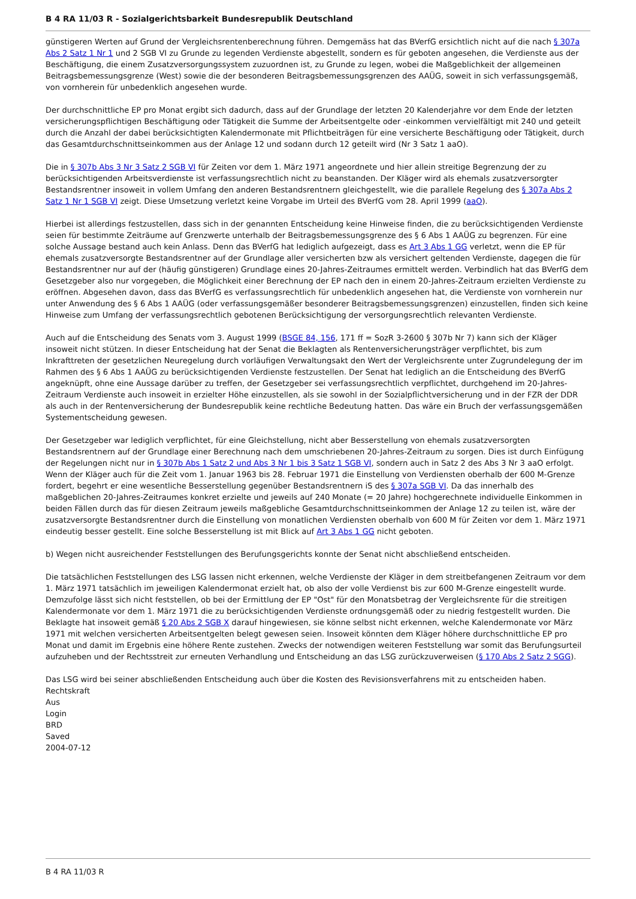B 4 RA 11/03 R - Sozialgerichtsbarkeit Bundesrepublik Deutschland
günstigeren Werten auf Grund der Vergleichsrentenberechnung führen. Demgemäss hat das BVerfG ersichtlich nicht auf die nach § 307a Abs 2 Satz 1 Nr 1 und 2 SGB VI zu Grunde zu legenden Verdienste abgestellt, sondern es für geboten angesehen, die Verdienste aus der Beschäftigung, die einem Zusatzversorgungssystem zuzuordnen ist, zu Grunde zu legen, wobei die Maßgeblichkeit der allgemeinen Beitragsbemessungsgrenze (West) sowie die der besonderen Beitragsbemessungsgrenzen des AAÜG, soweit in sich verfassungsgemäß, von vornherein für unbedenklich angesehen wurde.
Der durchschnittliche EP pro Monat ergibt sich dadurch, dass auf der Grundlage der letzten 20 Kalenderjahre vor dem Ende der letzten versicherungspflichtigen Beschäftigung oder Tätigkeit die Summe der Arbeitsentgelte oder -einkommen vervielfältigt mit 240 und geteilt durch die Anzahl der dabei berücksichtigten Kalendermonate mit Pflichtbeiträgen für eine versicherte Beschäftigung oder Tätigkeit, durch das Gesamtdurchschnittseinkommen aus der Anlage 12 und sodann durch 12 geteilt wird (Nr 3 Satz 1 aaO).
Die in § 307b Abs 3 Nr 3 Satz 2 SGB VI für Zeiten vor dem 1. März 1971 angeordnete und hier allein streitige Begrenzung der zu berücksichtigenden Arbeitsverdienste ist verfassungsrechtlich nicht zu beanstanden. Der Kläger wird als ehemals zusatzversorgter Bestandsrentner insoweit in vollem Umfang den anderen Bestandsrentnern gleichgestellt, wie die parallele Regelung des § 307a Abs 2 Satz 1 Nr 1 SGB VI zeigt. Diese Umsetzung verletzt keine Vorgabe im Urteil des BVerfG vom 28. April 1999 (aaO).
Hierbei ist allerdings festzustellen, dass sich in der genannten Entscheidung keine Hinweise finden, die zu berücksichtigenden Verdienste seien für bestimmte Zeiträume auf Grenzwerte unterhalb der Beitragsbemessungsgrenze des § 6 Abs 1 AAÜG zu begrenzen. Für eine solche Aussage bestand auch kein Anlass. Denn das BVerfG hat lediglich aufgezeigt, dass es Art 3 Abs 1 GG verletzt, wenn die EP für ehemals zusatzversorgte Bestandsrentner auf der Grundlage aller versicherten bzw als versichert geltenden Verdienste, dagegen die für Bestandsrentner nur auf der (häufig günstigeren) Grundlage eines 20-Jahres-Zeitraumes ermittelt werden. Verbindlich hat das BVerfG dem Gesetzgeber also nur vorgegeben, die Möglichkeit einer Berechnung der EP nach den in einem 20-Jahres-Zeitraum erzielten Verdienste zu eröffnen. Abgesehen davon, dass das BVerfG es verfassungsrechtlich für unbedenklich angesehen hat, die Verdienste von vornherein nur unter Anwendung des § 6 Abs 1 AAÜG (oder verfassungsgemäßer besonderer Beitragsbemessungsgrenzen) einzustellen, finden sich keine Hinweise zum Umfang der verfassungsrechtlich gebotenen Berücksichtigung der versorgungsrechtlich relevanten Verdienste.
Auch auf die Entscheidung des Senats vom 3. August 1999 (BSGE 84, 156, 171 ff = SozR 3-2600 § 307b Nr 7) kann sich der Kläger insoweit nicht stützen. In dieser Entscheidung hat der Senat die Beklagten als Rentenversicherungsträger verpflichtet, bis zum Inkrafttreten der gesetzlichen Neuregelung durch vorläufigen Verwaltungsakt den Wert der Vergleichsrente unter Zugrundelegung der im Rahmen des § 6 Abs 1 AAÜG zu berücksichtigenden Verdienste festzustellen. Der Senat hat lediglich an die Entscheidung des BVerfG angeknüpft, ohne eine Aussage darüber zu treffen, der Gesetzgeber sei verfassungsrechtlich verpflichtet, durchgehend im 20-Jahres-Zeitraum Verdienste auch insoweit in erzielter Höhe einzustellen, als sie sowohl in der Sozialpflichtversicherung und in der FZR der DDR als auch in der Rentenversicherung der Bundesrepublik keine rechtliche Bedeutung hatten. Das wäre ein Bruch der verfassungsgemäßen Systementscheidung gewesen.
Der Gesetzgeber war lediglich verpflichtet, für eine Gleichstellung, nicht aber Besserstellung von ehemals zusatzversorgten Bestandsrentnern auf der Grundlage einer Berechnung nach dem umschriebenen 20-Jahres-Zeitraum zu sorgen. Dies ist durch Einfügung der Regelungen nicht nur in § 307b Abs 1 Satz 2 und Abs 3 Nr 1 bis 3 Satz 1 SGB VI, sondern auch in Satz 2 des Abs 3 Nr 3 aaO erfolgt. Wenn der Kläger auch für die Zeit vom 1. Januar 1963 bis 28. Februar 1971 die Einstellung von Verdiensten oberhalb der 600 M-Grenze fordert, begehrt er eine wesentliche Besserstellung gegenüber Bestandsrentnern iS des § 307a SGB VI. Da das innerhalb des maßgeblichen 20-Jahres-Zeitraumes konkret erzielte und jeweils auf 240 Monate (= 20 Jahre) hochgerechnete individuelle Einkommen in beiden Fällen durch das für diesen Zeitraum jeweils maßgebliche Gesamtdurchschnittseinkommen der Anlage 12 zu teilen ist, wäre der zusatzversorgte Bestandsrentner durch die Einstellung von monatlichen Verdiensten oberhalb von 600 M für Zeiten vor dem 1. März 1971 eindeutig besser gestellt. Eine solche Besserstellung ist mit Blick auf Art 3 Abs 1 GG nicht geboten.
b) Wegen nicht ausreichender Feststellungen des Berufungsgerichts konnte der Senat nicht abschließend entscheiden.
Die tatsächlichen Feststellungen des LSG lassen nicht erkennen, welche Verdienste der Kläger in dem streitbefangenen Zeitraum vor dem 1. März 1971 tatsächlich im jeweiligen Kalendermonat erzielt hat, ob also der volle Verdienst bis zur 600 M-Grenze eingestellt wurde. Demzufolge lässt sich nicht feststellen, ob bei der Ermittlung der EP "Ost" für den Monatsbetrag der Vergleichsrente für die streitigen Kalendermonate vor dem 1. März 1971 die zu berücksichtigenden Verdienste ordnungsgemäß oder zu niedrig festgestellt wurden. Die Beklagte hat insoweit gemäß § 20 Abs 2 SGB X darauf hingewiesen, sie könne selbst nicht erkennen, welche Kalendermonate vor März 1971 mit welchen versicherten Arbeitsentgelten belegt gewesen seien. Insoweit könnten dem Kläger höhere durchschnittliche EP pro Monat und damit im Ergebnis eine höhere Rente zustehen. Zwecks der notwendigen weiteren Feststellung war somit das Berufungsurteil aufzuheben und der Rechtsstreit zur erneuten Verhandlung und Entscheidung an das LSG zurückzuverweisen (§ 170 Abs 2 Satz 2 SGG).
Das LSG wird bei seiner abschließenden Entscheidung auch über die Kosten des Revisionsverfahrens mit zu entscheiden haben.
Rechtskraft
Aus
Login
BRD
Saved
2004-07-12
B 4 RA 11/03 R